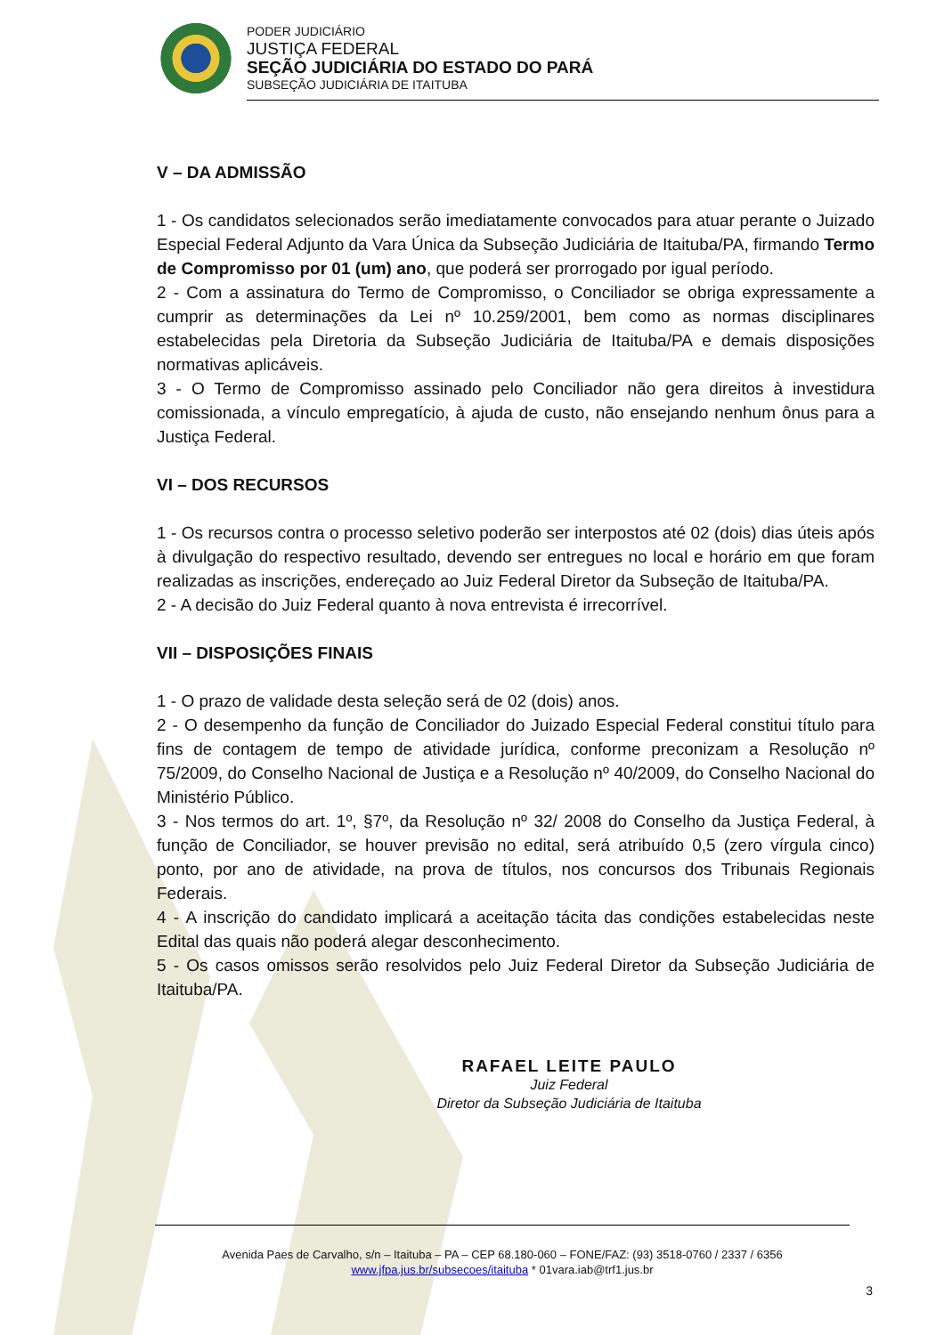PODER JUDICIÁRIO
JUSTIÇA FEDERAL
SEÇÃO JUDICIÁRIA DO ESTADO DO PARÁ
SUBSEÇÃO JUDICIÁRIA DE ITAITUBA
V – DA ADMISSÃO
1 - Os candidatos selecionados serão imediatamente convocados para atuar perante o Juizado Especial Federal Adjunto da Vara Única da Subseção Judiciária de Itaituba/PA, firmando Termo de Compromisso por 01 (um) ano, que poderá ser prorrogado por igual período.
2 - Com a assinatura do Termo de Compromisso, o Conciliador se obriga expressamente a cumprir as determinações da Lei nº 10.259/2001, bem como as normas disciplinares estabelecidas pela Diretoria da Subseção Judiciária de Itaituba/PA e demais disposições normativas aplicáveis.
3 - O Termo de Compromisso assinado pelo Conciliador não gera direitos à investidura comissionada, a vínculo empregatício, à ajuda de custo, não ensejando nenhum ônus para a Justiça Federal.
VI – DOS RECURSOS
1 - Os recursos contra o processo seletivo poderão ser interpostos até 02 (dois) dias úteis após à divulgação do respectivo resultado, devendo ser entregues no local e horário em que foram realizadas as inscrições, endereçado ao Juiz Federal Diretor da Subseção de Itaituba/PA.
2 - A decisão do Juiz Federal quanto à nova entrevista é irrecorrível.
VII – DISPOSIÇÕES FINAIS
1 - O prazo de validade desta seleção será de 02 (dois) anos.
2 - O desempenho da função de Conciliador do Juizado Especial Federal constitui título para fins de contagem de tempo de atividade jurídica, conforme preconizam a Resolução nº 75/2009, do Conselho Nacional de Justiça e a Resolução nº 40/2009, do Conselho Nacional do Ministério Público.
3 - Nos termos do art. 1º, §7º, da Resolução nº 32/ 2008 do Conselho da Justiça Federal, à função de Conciliador, se houver previsão no edital, será atribuído 0,5 (zero vírgula cinco) ponto, por ano de atividade, na prova de títulos, nos concursos dos Tribunais Regionais Federais.
4 - A inscrição do candidato implicará a aceitação tácita das condições estabelecidas neste Edital das quais não poderá alegar desconhecimento.
5 - Os casos omissos serão resolvidos pelo Juiz Federal Diretor da Subseção Judiciária de Itaituba/PA.
RAFAEL LEITE PAULO
Juiz Federal
Diretor da Subseção Judiciária de Itaituba
Avenida Paes de Carvalho, s/n – Itaituba – PA – CEP 68.180-060 – FONE/FAZ: (93) 3518-0760 / 2337 / 6356
www.jfpa.jus.br/subsecoes/itaituba * 01vara.iab@trf1.jus.br
3